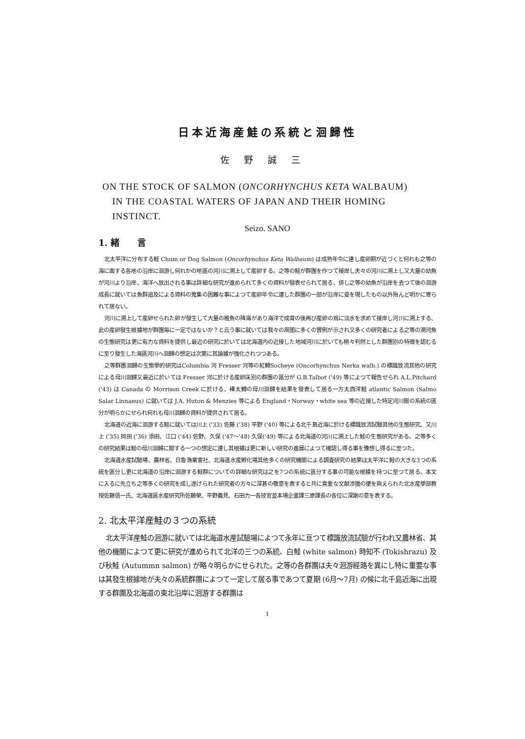日本近海産鮭の系統と洄歸性
佐野誠三
ON THE STOCK OF SALMON (ONCORHYNCHUS KETA WALBAUM)
IN THE COASTAL WATERS OF JAPAN AND THEIR HOMING
INSTINCT.
Seizo. SANO
1. 緒　　言
北太平洋に分布する鮭 Chum or Dog Salmon (Oncorhynchus Keta Walbaum) は成熟年令に達し産卵期が近づくと何れも之等の海に面する各地の沿岸に洄游し何れかの地區の河川に溯上して産卵する。之等の鮭が群團を作つて接岸し夫々の河川に溯上し又大量の幼魚が河川より沿岸、海洋へ放出される事は詳細な研究が進められて多くの資料が發表せられて居る、併し之等の幼魚が沿岸を去つて後の洄游成長に就いては魚群追及による資料の蒐集の困難な事によつて産卵年令に達した群團の一部が沿岸に姿を現したもの以外殆んど明かに寄られて居ない。
河川に溯上して産卵せられた卵が發生して大量の稚魚の降海があり海洋で成育の後再び産卵の爲に淡水を求めて接岸し河川に溯上する、此の産卵發生根據地が群團毎に一定ではないか？と云う事に就いては我々の周圍に多くの實例が示され又多くの研究者による之等の溯河魚の生態研究は更に有力な資料を提供し最近の研究に於いては北海道内の近接した地域河川に於いても稍々判然とした群團別の特徴を認むるに至り發生した海區河川へ洄歸の想定は次第に其論據が強化されつつある。
之等群團洄歸の生態學的研究はColumbia 河 Fresser 河等の紅鱒Socheye (Oncorhynchus Nerka walb.) の標識放流其他の研究による母川洄歸又最近に於いては Fresser 河に於ける産卵床別の群團の區分が G.B.Talbot ('49) 等によつて報告せられ A.L.Pitchard ('43) は Canada の Morrison Creek に於ける、樺太鱒の母川洄歸を結果を發表して居る一方太西洋鮭 atlantic Salmon (Salmo Salar Linnaeus) に就いては J.A. Huton & Menzies 等による England・Norway・white sea 等の近接した特定河川間の系統の區分が明らかにせられ何れも母川洄歸の資料が提供されて居る。
北海道の近海に洄游する鮭に就いては川上 ('33) 佐藤 ('38) 平野 ('40) 等による北千島近海に於ける標識放流試驗其他の生態研究、又川上 ('35) 岡田 ('36) 添田、江口 ('44) 佐野、久保 ('47～'48) 久保('49) 等による北海道の河川に溯上した鮭の生態研究がある。之等多くの研究結果は鮭の母川洄歸に關する一つの想定に達し其根據は更に新しい研究の進展によつて確認し得る事を豫想し得るに至つた。
北海道水産試驗場、農林省、日魯漁業會社、北海道水産孵化場其他多くの研究機關による調査研究の結果は太平洋に鮭の大きな3つの系統を區分し更に北海道の沿岸に洄游する鮭群についての詳細な研究は之を7つの系統に區分する事の可能な根據を持つに至つて居る。本文に入るに先立ち之等多くの研究を成し遂げられた研究者の方々に深甚の敬意を表すると共に貴重な文献渉獵の便を與えられた北水産學部教授佐藤信一氏、北海道區水産研究所佐藤榮、平野義見、石田力一各技官並本場企畫課三原課長の各位に深謝の意を表する。
2. 北太平洋産鮭の３つの系統
北太平洋産鮭の洄游に就いては北海道水産試驗場によつて永年に亘つて標識放流試驗が行われ又農林省、其他の機關によつて更に研究が進められて北洋の三つの系統、白鮭 (white salmon) 時知不 (Tokishrazu) 及び秋鮭 (Autummn salmon) が略々明らかにせられた。之等の各群團は夫々洄游經路を異にし特に重要な事は其發生根據地が夫々の系統群團によつて一定して居る事であつて夏期 (6月～7月) の候に北千島近海に出現する群團及北海道の東北沿岸に洄游する群團は
1